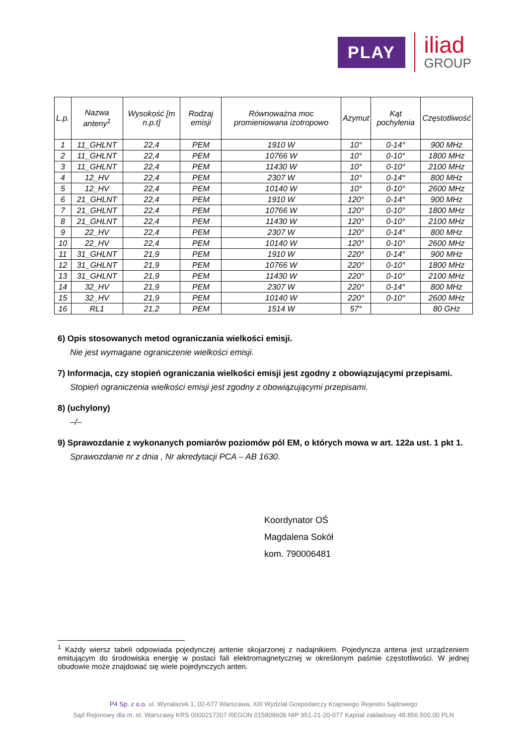PLAY
iliad
GROUP
| L.p. | Nazwa anteny<sup>1</sup> | Wysokość [m n.p.t] | Rodzaj emisji | Równoważna moc promieniowana izotropowo | Azymut | Kąt pochylenia | Częstotliwość |
| --- | --- | --- | --- | --- | --- | --- | --- |
| 1 | 11_GHLNT | 22,4 | PEM | 1910 W | 10° | 0-14° | 900 MHz |
| 2 | 11_GHLNT | 22,4 | PEM | 10766 W | 10° | 0-10° | 1800 MHz |
| 3 | 11_GHLNT | 22,4 | PEM | 11430 W | 10° | 0-10° | 2100 MHz |
| 4 | 12_HV | 22,4 | PEM | 2307 W | 10° | 0-14° | 800 MHz |
| 5 | 12_HV | 22,4 | PEM | 10140 W | 10° | 0-10° | 2600 MHz |
| 6 | 21_GHLNT | 22,4 | PEM | 1910 W | 120° | 0-14° | 900 MHz |
| 7 | 21_GHLNT | 22,4 | PEM | 10766 W | 120° | 0-10° | 1800 MHz |
| 8 | 21_GHLNT | 22,4 | PEM | 11430 W | 120° | 0-10° | 2100 MHz |
| 9 | 22_HV | 22,4 | PEM | 2307 W | 120° | 0-14° | 800 MHz |
| 10 | 22_HV | 22,4 | PEM | 10140 W | 120° | 0-10° | 2600 MHz |
| 11 | 31_GHLNT | 21,9 | PEM | 1910 W | 220° | 0-14° | 900 MHz |
| 12 | 31_GHLNT | 21,9 | PEM | 10766 W | 220° | 0-10° | 1800 MHz |
| 13 | 31_GHLNT | 21,9 | PEM | 11430 W | 220° | 0-10° | 2100 MHz |
| 14 | 32_HV | 21,9 | PEM | 2307 W | 220° | 0-14° | 800 MHz |
| 15 | 32_HV | 21,9 | PEM | 10140 W | 220° | 0-10° | 2600 MHz |
| 16 | RL1 | 21,2 | PEM | 1514 W | 57° | | 80 GHz |
6) Opis stosowanych metod ograniczania wielkości emisji.
Nie jest wymagane ograniczenie wielkości emisji.
7) Informacja, czy stopień ograniczania wielkości emisji jest zgodny z obowiązującymi przepisami.
Stopień ograniczenia wielkości emisji jest zgodny z obowiązującymi przepisami.
8) (uchylony)
–/–
9) Sprawozdanie z wykonanych pomiarów poziomów pól EM, o których mowa w art. 122a ust. 1 pkt 1.
Sprawozdanie nr z dnia , Nr akredytacji PCA – AB 1630.
Koordynator OŚ
Magdalena Sokół
kom. 790006481
<sup>1</sup> Każdy wiersz tabeli odpowiada pojedynczej antenie skojarzonej z nadajnikiem. Pojedyncza antena jest urządzeniem emitującym do środowiska energię w postaci fali elektromagnetycznej w określonym paśmie częstotliwości. W jednej obudowie może znajdować się wiele pojedynczych anten.
P4 Sp. z o.o. ul. Wynalazek 1, 02-677 Warszawa, XIII Wydział Gospodarczy Krajowego Rejestru Sądowego
Sąd Rejonowy dla m. st. Warszawy KRS 0000217207 REGON 015808609 NIP 951-21-20-077 Kapitał zakładowy 48.856.500,00 PLN